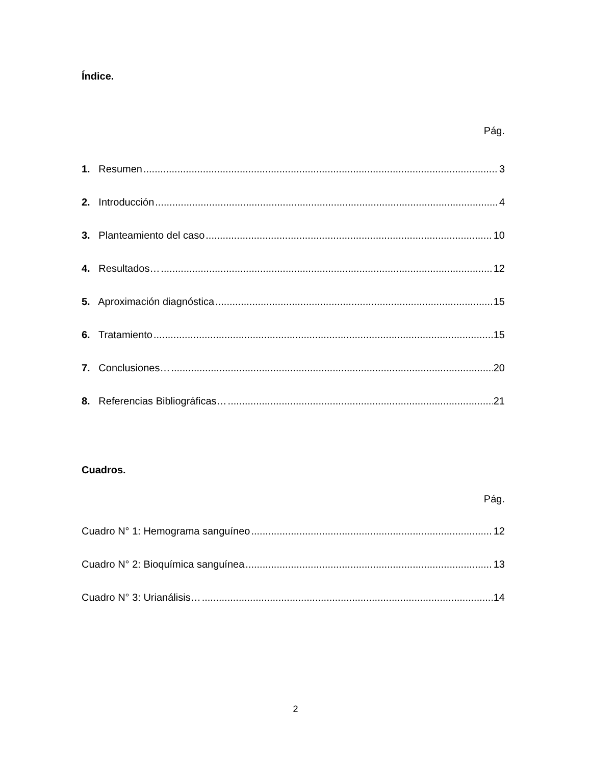Índice.
Pág.
1. Resumen 3
2. Introducción 4
3. Planteamiento del caso 10
4. Resultados… 12
5. Aproximación diagnóstica 15
6. Tratamiento 15
7. Conclusiones… 20
8. Referencias Bibliográficas… 21
Cuadros.
Pág.
Cuadro N° 1: Hemograma sanguíneo 12
Cuadro N° 2: Bioquímica sanguínea 13
Cuadro N° 3: Urianálisis… 14
2